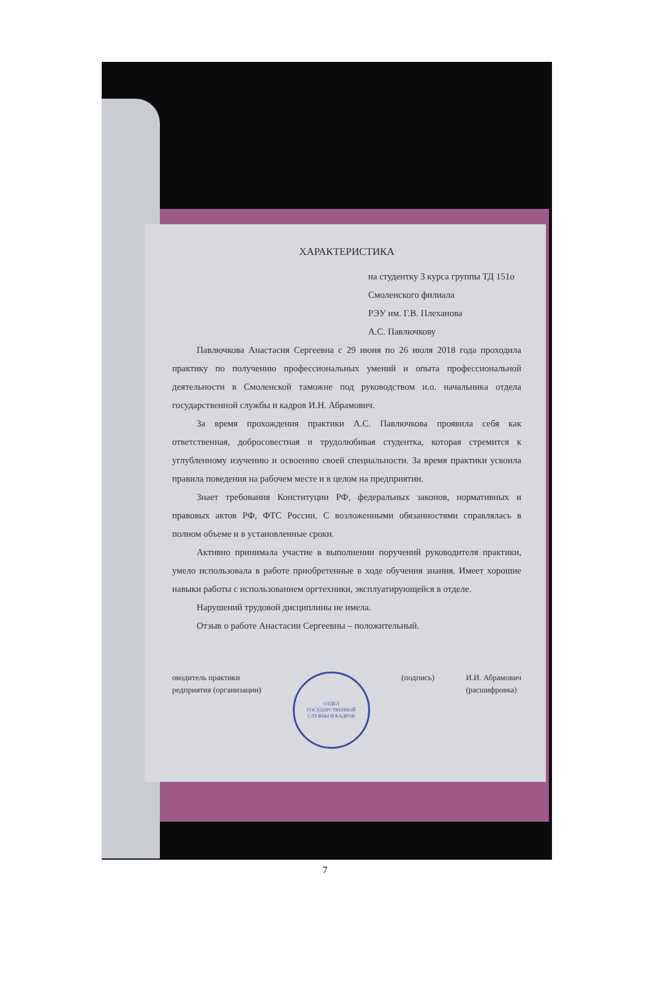ХАРАКТЕРИСТИКА
на студентку 3 курса группы ТД 151о
Смоленского филиала
РЭУ им. Г.В. Плеханова
А.С. Павлючкову
Павлючкова Анастасия Сергеевна с 29 июня по 26 июля 2018 года проходила практику по получению профессиональных умений и опыта профессиональной деятельности в Смоленской таможне под руководством и.о. начальника отдела государственной службы и кадров И.Н. Абрамович.
За время прохождения практики А.С. Павлючкова проявила себя как ответственная, добросовестная и трудолюбивая студентка, которая стремится к углубленному изучению и освоению своей специальности. За время практики усвоила правила поведения на рабочем месте и в целом на предприятии.
Знает требования Конституции РФ, федеральных законов, нормативных и правовых актов РФ, ФТС России. С возложенными обязанностями справлялась в полном объеме и в установленные сроки.
Активно принимала участие в выполнении поручений руководителя практики, умело использовала в работе приобретенные в ходе обучения знания. Имеет хорошие навыки работы с использованием оргтехники, эксплуатирующейся в отделе.
Нарушений трудовой дисциплины не имела.
Отзыв о работе Анастасии Сергеевны – положительный.
оводитель практики
редприятия (организации)
ОТДЕЛ
ГОСУДАРСТВЕННОЙ
СЛУЖБЫ И КАДРОВ
(подпись) И.И. Абрамович
(расшифровка)
7